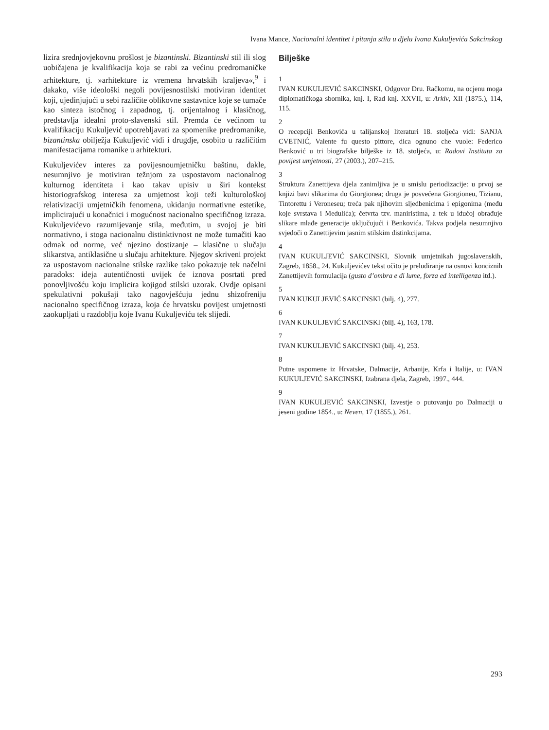Ivana Mance, Nacionalni identitet i pitanja stila u djelu Ivana Kukuljevića Sakcinskog
lizira srednjovjekovnu prošlost je bizantinski. Bizantinski stil ili slog uobičajena je kvalifikacija koja se rabi za većinu predromaničke arhitekture, tj. »arhitekture iz vremena hrvatskih kraljeva«,<sup>9</sup> i dakako, više ideološki negoli povijesnostilski motiviran identitet koji, ujedinjujući u sebi različite oblikovne sastavnice koje se tumače kao sinteza istočnog i zapadnog, tj. orijentalnog i klasičnog, predstavlja idealni proto-slavenski stil. Premda će većinom tu kvalifikaciju Kukuljević upotrebljavati za spomenike predromanike, bizantinska obilježja Kukuljević vidi i drugdje, osobito u različitim manifestacijama romanike u arhitekturi.
Kukuljevićev interes za povijesnoumjetničku baštinu, dakle, nesumnjivo je motiviran težnjom za uspostavom nacionalnog kulturnog identiteta i kao takav upisiv u širi kontekst historiografskog interesa za umjetnost koji teži kulturološkoj relativizaciji umjetničkih fenomena, ukidanju normativne estetike, implicirajući u konačnici i mogućnost nacionalno specifičnog izraza. Kukuljevićevo razumijevanje stila, međutim, u svojoj je biti normativno, i stoga nacionalnu distinktivnost ne može tumačiti kao odmak od norme, već njezino dostizanje – klasične u slučaju slikarstva, antiklasične u slučaju arhitekture. Njegov skriveni projekt za uspostavom nacionalne stilske razlike tako pokazuje tek načelni paradoks: ideja autentičnosti uvijek će iznova posrtati pred ponovljivošću koju implicira kojigod stilski uzorak. Ovdje opisani spekulativni pokušaji tako nagovješćuju jednu shizofreniju nacionalno specifičnog izraza, koja će hrvatsku povijest umjetnosti zaokupljati u razdoblju koje Ivanu Kukuljeviću tek slijedi.
Bilješke
1
IVAN KUKULJEVIĆ SAKCINSKI, Odgovor Dru. Račkomu, na ocjenu moga diplomatičkoga sbornika, knj. I, Rad knj. XXVII, u: Arkiv, XII (1875.), 114, 115.
2
O recepciji Benkovića u talijanskoj literaturi 18. stoljeća vidi: SANJA CVETNIĆ, Valente fu questo pittore, dica ognuno che vuole: Federico Benković u tri biografske bilješke iz 18. stoljeća, u: Radovi Instituta za povijest umjetnosti, 27 (2003.), 207–215.
3
Struktura Zanettijeva djela zanimljiva je u smislu periodizacije: u prvoj se knjizi bavi slikarima do Giorgionea; druga je posvećena Giorgioneu, Tizianu, Tintorettu i Veroneseu; treća pak njihovim sljedbenicima i epigonima (među koje svrstava i Medulića); četvrta tzv. maniristima, a tek u idućoj obrađuje slikare mlađe generacije uključujući i Benkovića. Takva podjela nesumnjivo svjedoči o Zanettijevim jasnim stilskim distinkcijama.
4
IVAN KUKULJEVIĆ SAKCINSKI, Slovnik umjetnikah jugoslavenskih, Zagreb, 1858., 24. Kukuljevićev tekst očito je preludiranje na osnovi konciznih Zanettijevih formulacija (gusto d’ombra e di lume, forza ed intelligenza itd.).
5
IVAN KUKULJEVIĆ SAKCINSKI (bilj. 4), 277.
6
IVAN KUKULJEVIĆ SAKCINSKI (bilj. 4), 163, 178.
7
IVAN KUKULJEVIĆ SAKCINSKI (bilj. 4), 253.
8
Putne uspomene iz Hrvatske, Dalmacije, Arbanije, Krfa i Italije, u: IVAN KUKULJEVIĆ SAKCINSKI, Izabrana djela, Zagreb, 1997., 444.
9
IVAN KUKULJEVIĆ SAKCINSKI, Izvestje o putovanju po Dalmaciji u jeseni godine 1854., u: Neven, 17 (1855.), 261.
293